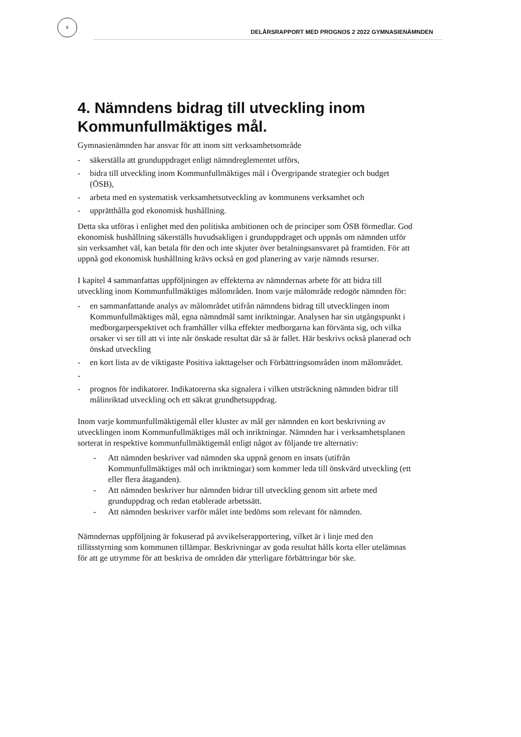8
DELÅRSRAPPORT MED PROGNOS 2 2022 GYMNASIENÄMNDEN
4. Nämndens bidrag till utveckling inom Kommunfullmäktiges mål.
Gymnasienämnden har ansvar för att inom sitt verksamhetsområde
- säkerställa att grunduppdraget enligt nämndreglementet utförs,
- bidra till utveckling inom Kommunfullmäktiges mål i Övergripande strategier och budget (ÖSB),
- arbeta med en systematisk verksamhetsutveckling av kommunens verksamhet och
- upprätthålla god ekonomisk hushållning.
Detta ska utföras i enlighet med den politiska ambitionen och de principer som ÖSB förmedlar. God ekonomisk hushållning säkerställs huvudsakligen i grunduppdraget och uppnås om nämnden utför sin verksamhet väl, kan betala för den och inte skjuter över betalningsansvaret på framtiden. För att uppnå god ekonomisk hushållning krävs också en god planering av varje nämnds resurser.
I kapitel 4 sammanfattas uppföljningen av effekterna av nämndernas arbete för att bidra till utveckling inom Kommunfullmäktiges målområden. Inom varje målområde redogör nämnden för:
- en sammanfattande analys av målområdet utifrån nämndens bidrag till utvecklingen inom Kommunfullmäktiges mål, egna nämndmål samt inriktningar. Analysen har sin utgångspunkt i medborgarperspektivet och framhåller vilka effekter medborgarna kan förvänta sig, och vilka orsaker vi ser till att vi inte når önskade resultat där så är fallet. Här beskrivs också planerad och önskad utveckling
- en kort lista av de viktigaste Positiva iakttagelser och Förbättringsområden inom målområdet.
-
- prognos för indikatorer. Indikatorerna ska signalera i vilken utsträckning nämnden bidrar till målinriktad utveckling och ett säkrat grundhetsuppdrag.
Inom varje kommunfullmäktigemål eller kluster av mål ger nämnden en kort beskrivning av utvecklingen inom Kommunfullmäktiges mål och inriktningar. Nämnden har i verksamhetsplanen sorterat in respektive kommunfullmäktigemål enligt något av följande tre alternativ:
- Att nämnden beskriver vad nämnden ska uppnå genom en insats (utifrån Kommunfullmäktiges mål och inriktningar) som kommer leda till önskvärd utveckling (ett eller flera åtaganden).
- Att nämnden beskriver hur nämnden bidrar till utveckling genom sitt arbete med grunduppdrag och redan etablerade arbetssätt.
- Att nämnden beskriver varför målet inte bedöms som relevant för nämnden.
Nämndernas uppföljning är fokuserad på avvikelserapportering, vilket är i linje med den tillitsstyrning som kommunen tillämpar. Beskrivningar av goda resultat hålls korta eller utelämnas för att ge utrymme för att beskriva de områden där ytterligare förbättringar bör ske.